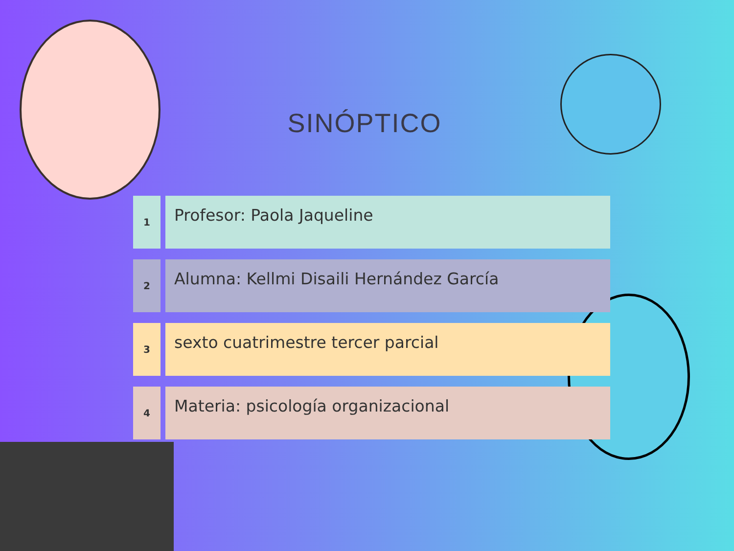SINÓPTICO
1
Profesor: Paola Jaqueline
2
Alumna: Kellmi Disaili Hernández García
3
sexto cuatrimestre tercer parcial
4
Materia: psicología organizacional